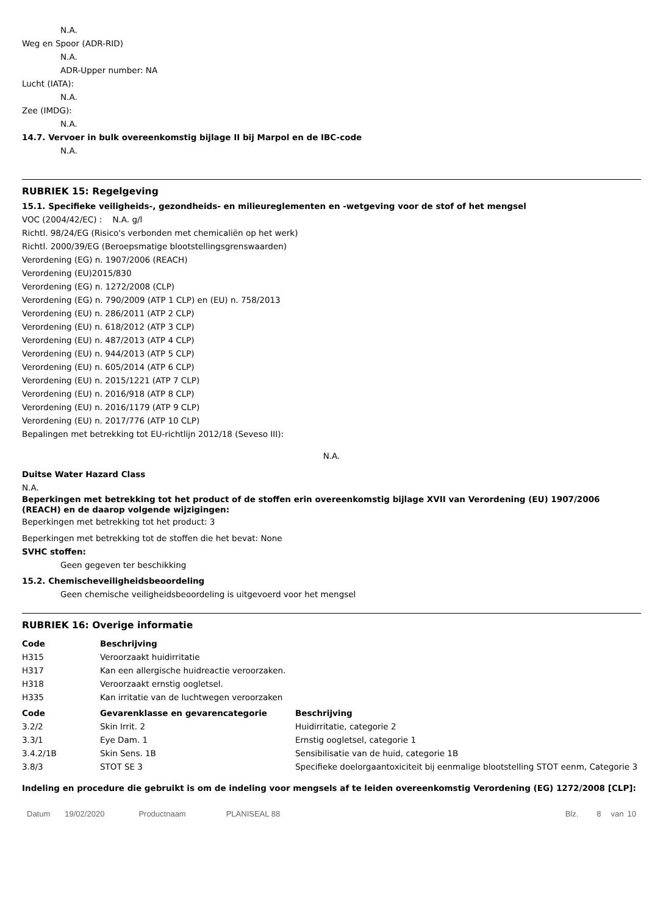N.A.
Weg en Spoor (ADR-RID)
N.A.
ADR-Upper number: NA
Lucht (IATA):
N.A.
Zee (IMDG):
N.A.
14.7. Vervoer in bulk overeenkomstig bijlage II bij Marpol en de IBC-code
N.A.
RUBRIEK 15: Regelgeving
15.1. Specifieke veiligheids-, gezondheids- en milieureglementen en -wetgeving voor de stof of het mengsel
VOC (2004/42/EC) : N.A. g/l
Richtl. 98/24/EG (Risico's verbonden met chemicaliën op het werk)
Richtl. 2000/39/EG (Beroepsmatige blootstellingsgrenswaarden)
Verordening (EG) n. 1907/2006 (REACH)
Verordening (EU)2015/830
Verordening (EG) n. 1272/2008 (CLP)
Verordening (EG) n. 790/2009 (ATP 1 CLP) en (EU) n. 758/2013
Verordening (EU) n. 286/2011 (ATP 2 CLP)
Verordening (EU) n. 618/2012 (ATP 3 CLP)
Verordening (EU) n. 487/2013 (ATP 4 CLP)
Verordening (EU) n. 944/2013 (ATP 5 CLP)
Verordening (EU) n. 605/2014 (ATP 6 CLP)
Verordening (EU) n. 2015/1221 (ATP 7 CLP)
Verordening (EU) n. 2016/918 (ATP 8 CLP)
Verordening (EU) n. 2016/1179 (ATP 9 CLP)
Verordening (EU) n. 2017/776 (ATP 10 CLP)
Bepalingen met betrekking tot EU-richtlijn 2012/18 (Seveso III):
N.A.
Duitse Water Hazard Class
N.A.
Beperkingen met betrekking tot het product of de stoffen erin overeenkomstig bijlage XVII van Verordening (EU) 1907/2006 (REACH) en de daarop volgende wijzigingen:
Beperkingen met betrekking tot het product: 3
Beperkingen met betrekking tot de stoffen die het bevat: None
SVHC stoffen:
Geen gegeven ter beschikking
15.2. Chemischeveiligheidsbeoordeling
Geen chemische veiligheidsbeoordeling is uitgevoerd voor het mengsel
RUBRIEK 16: Overige informatie
| Code | Beschrijving |
| --- | --- |
| H315 | Veroorzaakt huidirritatie |
| H317 | Kan een allergische huidreactie veroorzaken. |
| H318 | Veroorzaakt ernstig oogletsel. |
| H335 | Kan irritatie van de luchtwegen veroorzaken |
| Code | Gevarenklasse en gevarencategorie | Beschrijving |
| --- | --- | --- |
| 3.2/2 | Skin Irrit. 2 | Huidirritatie, categorie 2 |
| 3.3/1 | Eye Dam. 1 | Ernstig oogletsel, categorie 1 |
| 3.4.2/1B | Skin Sens. 1B | Sensibilisatie van de huid, categorie 1B |
| 3.8/3 | STOT SE 3 | Specifieke doelorgaantoxiciteit bij eenmalige blootstelling STOT eenm, Categorie 3 |
Indeling en procedure die gebruikt is om de indeling voor mengsels af te leiden overeenkomstig Verordening (EG) 1272/2008 [CLP]:
Datum 19/02/2020 Productnaam PLANISEAL 88 Blz. 8 van 10